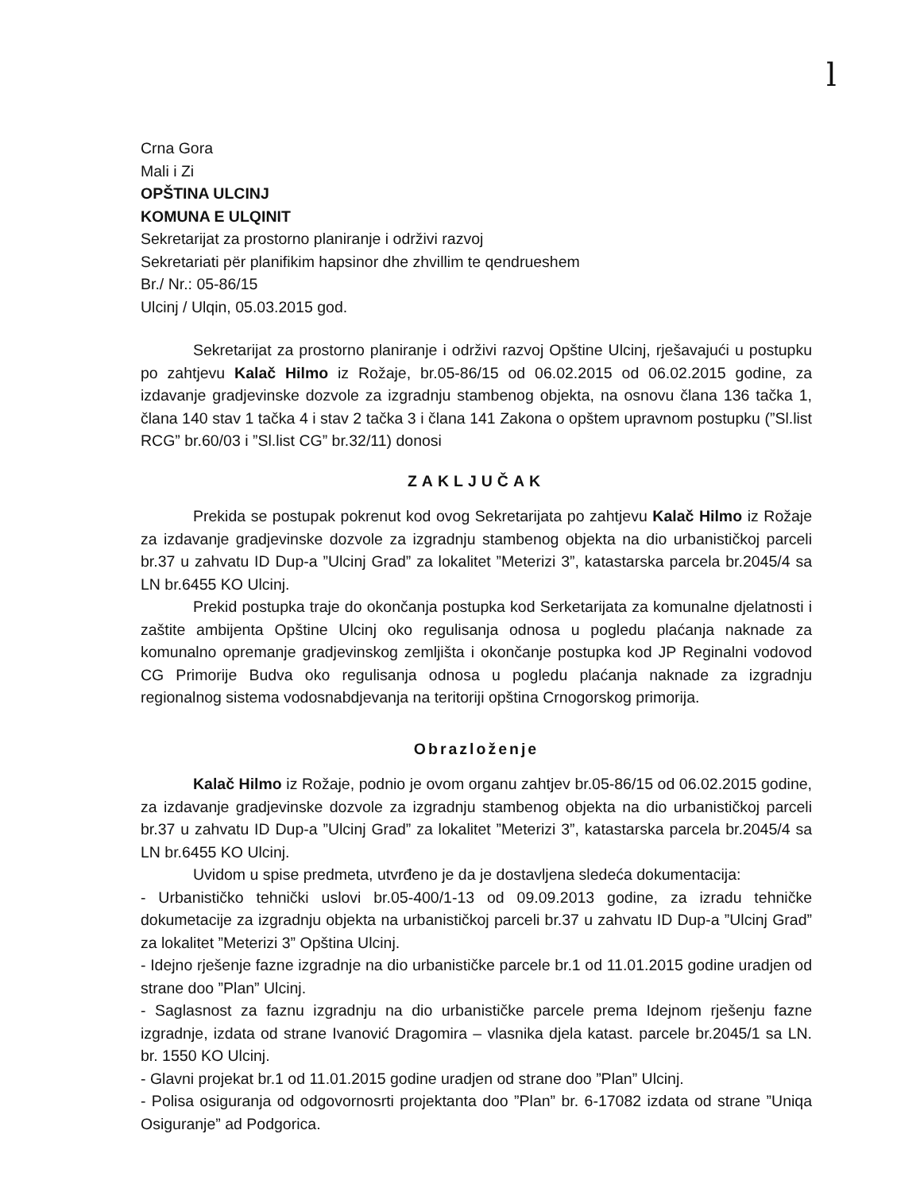l
Crna Gora
Mali i Zi
OPŠTINA ULCINJ
KOMUNA E ULQINIT
Sekretarijat za prostorno planiranje i održivi razvoj
Sekretariati për planifikim hapsinor dhe zhvillim te qendrueshem
Br./ Nr.: 05-86/15
Ulcinj / Ulqin, 05.03.2015 god.
Sekretarijat za prostorno planiranje i održivi razvoj Opštine Ulcinj, rješavajući u postupku po zahtjevu Kalač Hilmo iz Rožaje, br.05-86/15 od 06.02.2015 od 06.02.2015 godine, za izdavanje gradjevinske dozvole za izgradnju stambenog objekta, na osnovu člana 136 tačka 1, člana 140 stav 1 tačka 4 i stav 2 tačka 3 i člana 141 Zakona o opštem upravnom postupku (”Sl.list RCG” br.60/03 i ”Sl.list CG” br.32/11) donosi
ZAKLJUČAK
Prekida se postupak pokrenut kod ovog Sekretarijata po zahtjevu Kalač Hilmo iz Rožaje za izdavanje gradjevinske dozvole za izgradnju stambenog objekta na dio urbanističkoj parceli br.37 u zahvatu ID Dup-a ”Ulcinj Grad” za lokalitet ”Meterizi 3”, katastarska parcela br.2045/4 sa LN br.6455 KO Ulcinj.
Prekid postupka traje do okončanja postupka kod Serketarijata za komunalne djelatnosti i zaštite ambijenta Opštine Ulcinj oko regulisanja odnosa u pogledu plaćanja naknade za komunalno opremanje gradjevinskog zemljišta i okončanje postupka kod JP Reginalni vodovod CG Primorije Budva oko regulisanja odnosa u pogledu plaćanja naknade za izgradnju regionalnog sistema vodosnabdjevanja na teritoriji opština Crnogorskog primorija.
Obrazloženje
Kalač Hilmo iz Rožaje, podnio je ovom organu zahtjev br.05-86/15 od 06.02.2015 godine, za izdavanje gradjevinske dozvole za izgradnju stambenog objekta na dio urbanističkoj parceli br.37 u zahvatu ID Dup-a ”Ulcinj Grad” za lokalitet ”Meterizi 3”, katastarska parcela br.2045/4 sa LN br.6455 KO Ulcinj.
Uvidom u spise predmeta, utvrđeno je da je dostavljena sledeća dokumentacija:
- Urbanističko tehnički uslovi br.05-400/1-13 od 09.09.2013 godine, za izradu tehničke dokumetacije za izgradnju objekta na urbanističkoj parceli br.37 u zahvatu ID Dup-a ”Ulcinj Grad” za lokalitet ”Meterizi 3” Opština Ulcinj.
- Idejno rješenje fazne izgradnje na dio urbanističke parcele br.1 od 11.01.2015 godine uradjen od strane doo ”Plan” Ulcinj.
- Saglasnost za faznu izgradnju na dio urbanističke parcele prema Idejnom rješenju fazne izgradnje, izdata od strane Ivanović Dragomira – vlasnika djela katast. parcele br.2045/1 sa LN. br. 1550 KO Ulcinj.
- Glavni projekat br.1 od 11.01.2015 godine uradjen od strane doo ”Plan” Ulcinj.
- Polisa osiguranja od odgovornosrti projektanta doo ”Plan” br. 6-17082 izdata od strane ”Uniqa Osiguranje” ad Podgorica.